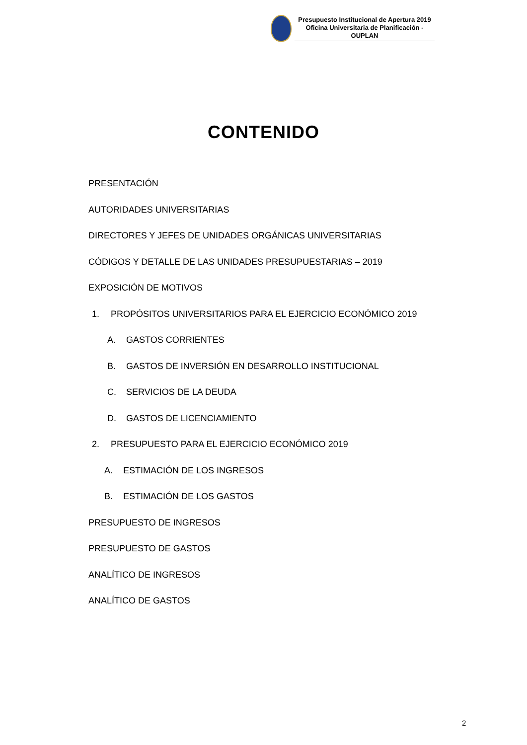Presupuesto Institucional de Apertura 2019
Oficina Universitaria de Planificación - OUPLAN
CONTENIDO
PRESENTACIÓN
AUTORIDADES UNIVERSITARIAS
DIRECTORES Y JEFES DE UNIDADES ORGÁNICAS UNIVERSITARIAS
CÓDIGOS Y DETALLE DE LAS UNIDADES PRESUPUESTARIAS – 2019
EXPOSICIÓN DE MOTIVOS
1. PROPÓSITOS UNIVERSITARIOS PARA EL EJERCICIO ECONÓMICO 2019
A. GASTOS CORRIENTES
B. GASTOS DE INVERSIÓN EN DESARROLLO INSTITUCIONAL
C. SERVICIOS DE LA DEUDA
D. GASTOS DE LICENCIAMIENTO
2. PRESUPUESTO PARA EL EJERCICIO ECONÓMICO 2019
A. ESTIMACIÓN DE LOS INGRESOS
B. ESTIMACIÓN DE LOS GASTOS
PRESUPUESTO DE INGRESOS
PRESUPUESTO DE GASTOS
ANALÍTICO DE INGRESOS
ANALÍTICO DE GASTOS
2